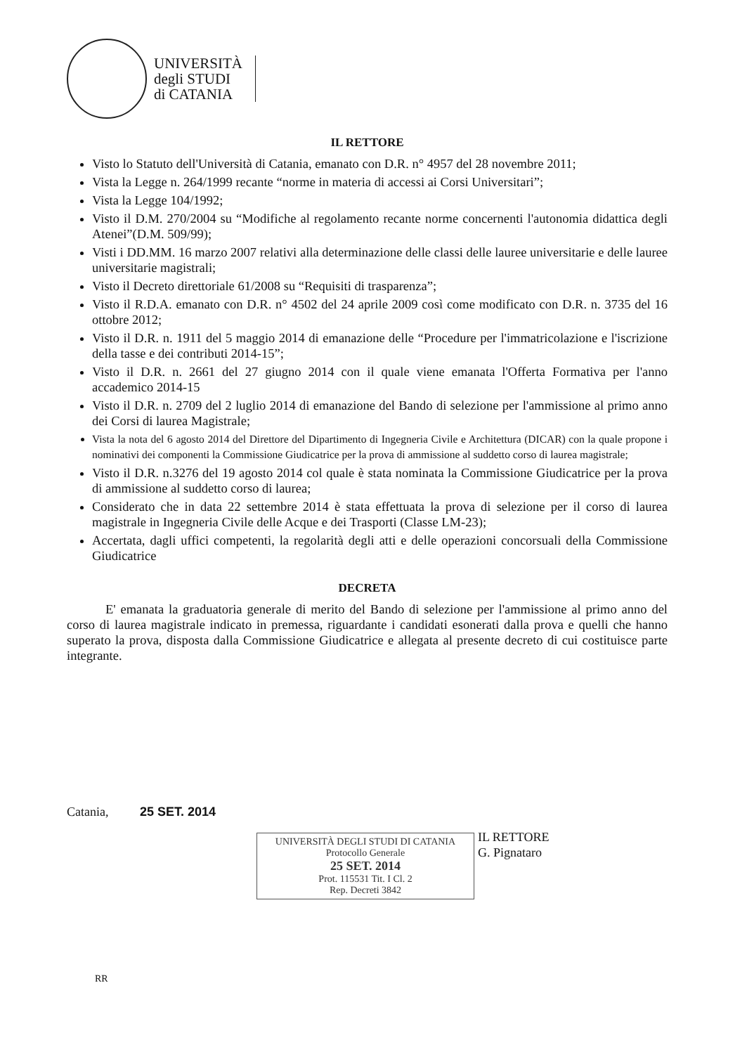UNIVERSITÀ
degli STUDI
di CATANIA
IL RETTORE
Visto lo Statuto dell'Università di Catania, emanato con D.R. n° 4957 del 28 novembre 2011;
Vista la Legge n. 264/1999 recante “norme in materia di accessi ai Corsi Universitari”;
Vista la Legge 104/1992;
Visto il D.M. 270/2004 su “Modifiche al regolamento recante norme concernenti l'autonomia didattica degli Atenei”(D.M. 509/99);
Visti i DD.MM. 16 marzo 2007 relativi alla determinazione delle classi delle lauree universitarie e delle lauree universitarie magistrali;
Visto il Decreto direttoriale 61/2008 su “Requisiti di trasparenza”;
Visto il R.D.A. emanato con D.R. n° 4502 del 24 aprile 2009 così come modificato con D.R. n. 3735 del 16 ottobre 2012;
Visto il D.R. n. 1911 del 5 maggio 2014 di emanazione delle “Procedure per l'immatricolazione e l'iscrizione della tasse e dei contributi 2014-15”;
Visto il D.R. n. 2661 del 27 giugno 2014 con il quale viene emanata l'Offerta Formativa per l'anno accademico 2014-15
Visto il D.R. n. 2709 del 2 luglio 2014 di emanazione del Bando di selezione per l'ammissione al primo anno dei Corsi di laurea Magistrale;
Vista la nota del 6 agosto 2014 del Direttore del Dipartimento di Ingegneria Civile e Architettura (DICAR) con la quale propone i nominativi dei componenti la Commissione Giudicatrice per la prova di ammissione al suddetto corso di laurea magistrale;
Visto il D.R. n.3276 del 19 agosto 2014 col quale è stata nominata la Commissione Giudicatrice per la prova di ammissione al suddetto corso di laurea;
Considerato che in data 22 settembre 2014 è stata effettuata la prova di selezione per il corso di laurea magistrale in Ingegneria Civile delle Acque e dei Trasporti (Classe LM-23);
Accertata, dagli uffici competenti, la regolarità degli atti e delle operazioni concorsuali della Commissione Giudicatrice
DECRETA
E' emanata la graduatoria generale di merito del Bando di selezione per l'ammissione al primo anno del corso di laurea magistrale indicato in premessa, riguardante i candidati esonerati dalla prova e quelli che hanno superato la prova, disposta dalla Commissione Giudicatrice e allegata al presente decreto di cui costituisce parte integrante.
Catania, 25 SET. 2014
UNIVERSITÀ DEGLI STUDI DI CATANIA
Protocollo Generale
25 SET. 2014
Prot. 115531 Tit. I Cl. 2
Rep. Decreti 3842
IL RETTORE
G. Pignataro
RR